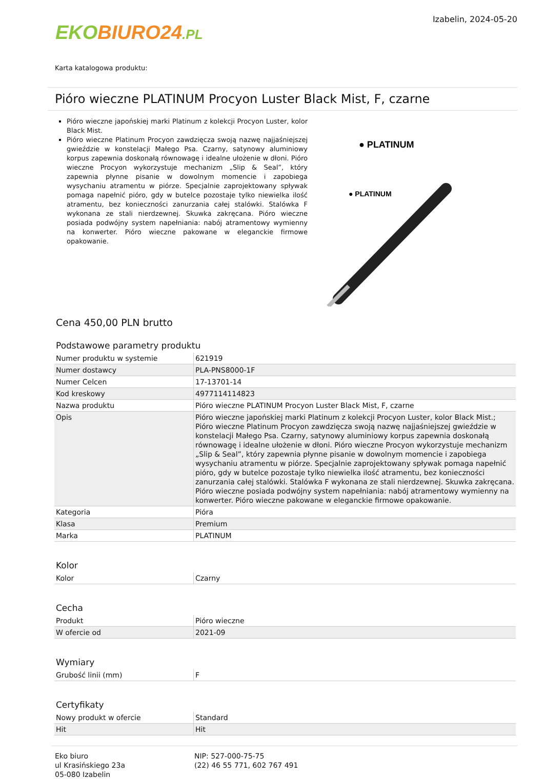EKO BIURO24.PL
Izabelin, 2024-05-20
Karta katalogowa produktu:
Pióro wieczne PLATINUM Procyon Luster Black Mist, F, czarne
Pióro wieczne japońskiej marki Platinum z kolekcji Procyon Luster, kolor Black Mist.
Pióro wieczne Platinum Procyon zawdzięcza swoją nazwę najjaśniejszej gwieździe w konstelacji Małego Psa. Czarny, satynowy aluminiowy korpus zapewnia doskonałą równowagę i idealne ułożenie w dłoni. Pióro wieczne Procyon wykorzystuje mechanizm „Slip & Seal”, który zapewnia płynne pisanie w dowolnym momencie i zapobiega wysychaniu atramentu w piórze. Specjalnie zaprojektowany spływak pomaga napełnić pióro, gdy w butelce pozostaje tylko niewielka ilość atramentu, bez konieczności zanurzania całej stalówki. Stalówka F wykonana ze stali nierdzewnej. Skuwka zakręcana. Pióro wieczne posiada podwójny system napełniania: nabój atramentowy wymienny na konwerter. Pióro wieczne pakowane w eleganckie firmowe opakowanie.
● PLATINUM
● PLATINUM
Cena 450,00 PLN brutto
Podstawowe parametry produktu
| Numer produktu w systemie | 621919 |
| Numer dostawcy | PLA-PNS8000-1F |
| Numer Celcen | 17-13701-14 |
| Kod kreskowy | 4977114114823 |
| Nazwa produktu | Pióro wieczne PLATINUM Procyon Luster Black Mist, F, czarne |
| Opis | Pióro wieczne japońskiej marki Platinum z kolekcji Procyon Luster, kolor Black Mist.; Pióro wieczne Platinum Procyon zawdzięcza swoją nazwę najjaśniejszej gwieździe w konstelacji Małego Psa. Czarny, satynowy aluminiowy korpus zapewnia doskonałą równowagę i idealne ułożenie w dłoni. Pióro wieczne Procyon wykorzystuje mechanizm „Slip & Seal”, który zapewnia płynne pisanie w dowolnym momencie i zapobiega wysychaniu atramentu w piórze. Specjalnie zaprojektowany spływak pomaga napełnić pióro, gdy w butelce pozostaje tylko niewielka ilość atramentu, bez konieczności zanurzania całej stalówki. Stalówka F wykonana ze stali nierdzewnej. Skuwka zakręcana. Pióro wieczne posiada podwójny system napełniania: nabój atramentowy wymienny na konwerter. Pióro wieczne pakowane w eleganckie firmowe opakowanie. |
| Kategoria | Pióra |
| Klasa | Premium |
| Marka | PLATINUM |
Kolor
| Kolor | Czarny |
Cecha
| Produkt | Pióro wieczne |
| W ofercie od | 2021-09 |
Wymiary
| Grubość linii (mm) | F |
Certyfikaty
| Nowy produkt w ofercie | Standard |
| Hit | Hit |
Eko biuro
ul Krasińskiego 23a
05-080 Izabelin
NIP: 527-000-75-75
(22) 46 55 771, 602 767 491